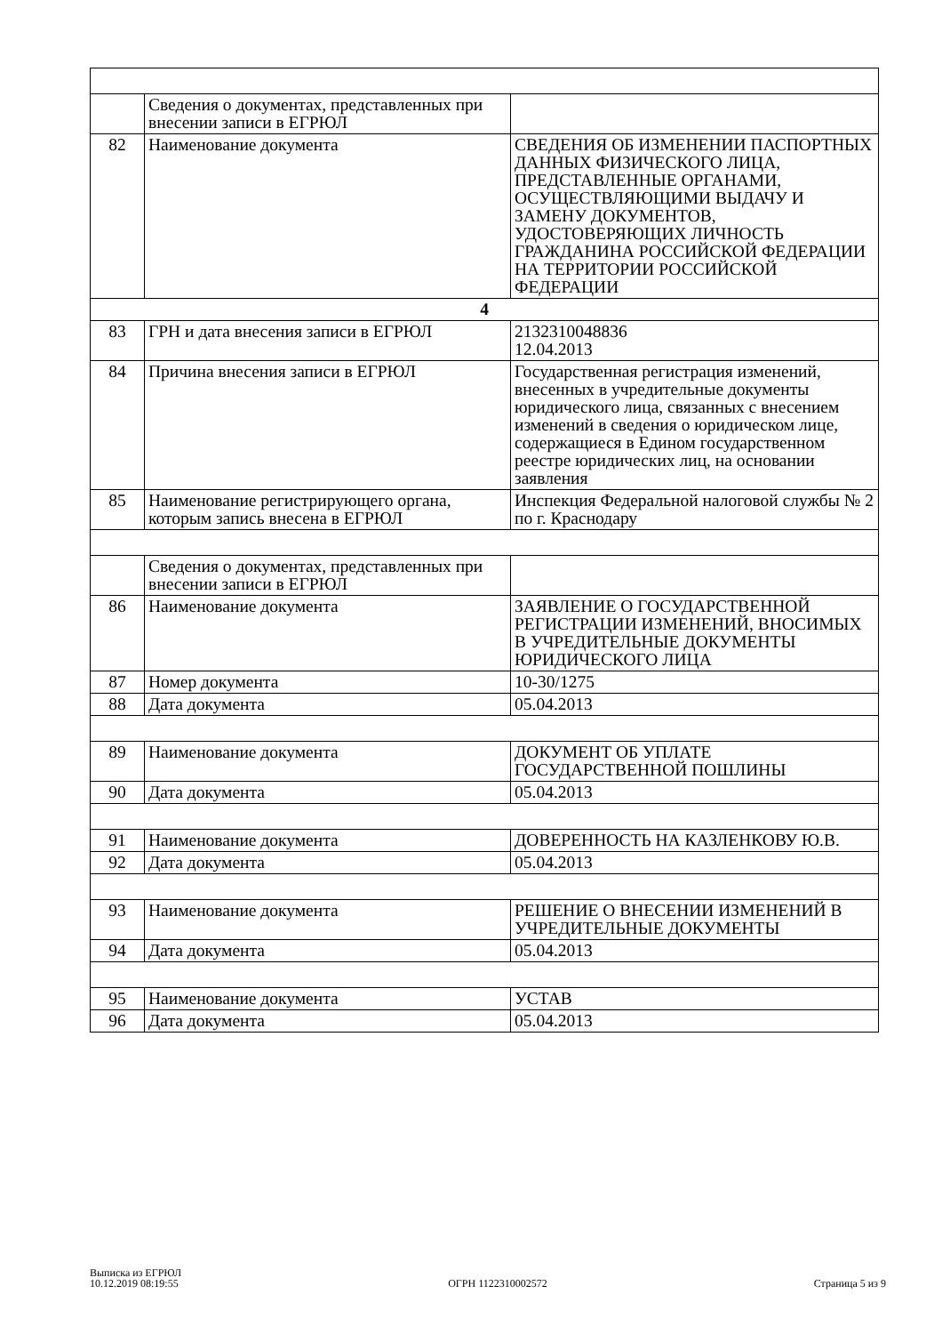| | Сведения о документах, представленных при внесении записи в ЕГРЮЛ | |
| 82 | Наименование документа | СВЕДЕНИЯ ОБ ИЗМЕНЕНИИ ПАСПОРТНЫХ ДАННЫХ ФИЗИЧЕСКОГО ЛИЦА, ПРЕДСТАВЛЕННЫЕ ОРГАНАМИ, ОСУЩЕСТВЛЯЮЩИМИ ВЫДАЧУ И ЗАМЕНУ ДОКУМЕНТОВ, УДОСТОВЕРЯЮЩИХ ЛИЧНОСТЬ ГРАЖДАНИНА РОССИЙСКОЙ ФЕДЕРАЦИИ НА ТЕРРИТОРИИ РОССИЙСКОЙ ФЕДЕРАЦИИ |
| 4 | | |
| 83 | ГРН и дата внесения записи в ЕГРЮЛ | 2132310048836 12.04.2013 |
| 84 | Причина внесения записи в ЕГРЮЛ | Государственная регистрация изменений, внесенных в учредительные документы юридического лица, связанных с внесением изменений в сведения о юридическом лице, содержащиеся в Едином государственном реестре юридических лиц, на основании заявления |
| 85 | Наименование регистрирующего органа, которым запись внесена в ЕГРЮЛ | Инспекция Федеральной налоговой службы № 2 по г. Краснодару |
| | Сведения о документах, представленных при внесении записи в ЕГРЮЛ | |
| 86 | Наименование документа | ЗАЯВЛЕНИЕ О ГОСУДАРСТВЕННОЙ РЕГИСТРАЦИИ ИЗМЕНЕНИЙ, ВНОСИМЫХ В УЧРЕДИТЕЛЬНЫЕ ДОКУМЕНТЫ ЮРИДИЧЕСКОГО ЛИЦА |
| 87 | Номер документа | 10-30/1275 |
| 88 | Дата документа | 05.04.2013 |
| 89 | Наименование документа | ДОКУМЕНТ ОБ УПЛАТЕ ГОСУДАРСТВЕННОЙ ПОШЛИНЫ |
| 90 | Дата документа | 05.04.2013 |
| 91 | Наименование документа | ДОВЕРЕННОСТЬ НА КАЗЛЕНКОВУ Ю.В. |
| 92 | Дата документа | 05.04.2013 |
| 93 | Наименование документа | РЕШЕНИЕ О ВНЕСЕНИИ ИЗМЕНЕНИЙ В УЧРЕДИТЕЛЬНЫЕ ДОКУМЕНТЫ |
| 94 | Дата документа | 05.04.2013 |
| 95 | Наименование документа | УСТАВ |
| 96 | Дата документа | 05.04.2013 |
Выписка из ЕГРЮЛ
10.12.2019 08:19:55
ОГРН 1122310002572
Страница 5 из 9